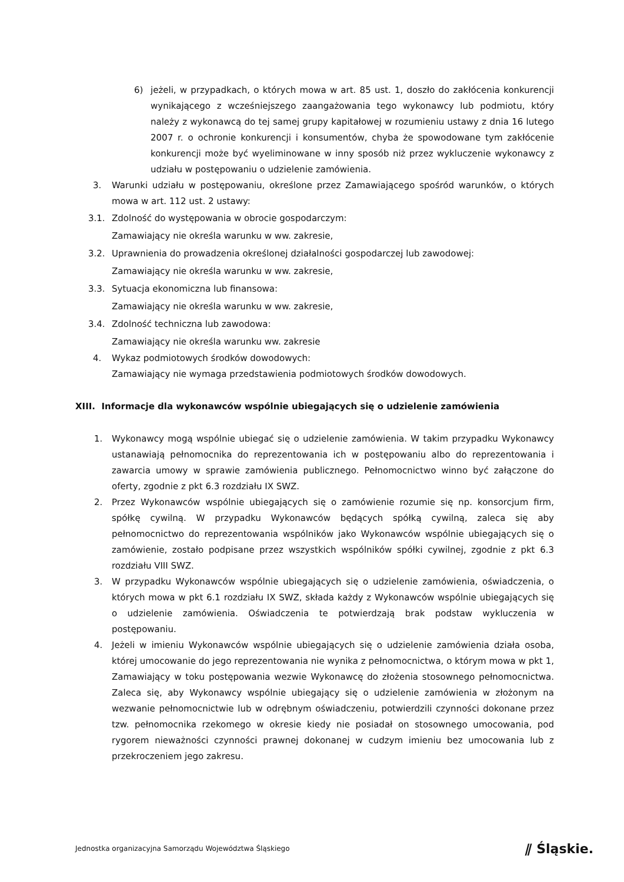6) jeżeli, w przypadkach, o których mowa w art. 85 ust. 1, doszło do zakłócenia konkurencji wynikającego z wcześniejszego zaangażowania tego wykonawcy lub podmiotu, który należy z wykonawcą do tej samej grupy kapitałowej w rozumieniu ustawy z dnia 16 lutego 2007 r. o ochronie konkurencji i konsumentów, chyba że spowodowane tym zakłócenie konkurencji może być wyeliminowane w inny sposób niż przez wykluczenie wykonawcy z udziału w postępowaniu o udzielenie zamówienia.
3. Warunki udziału w postępowaniu, określone przez Zamawiającego spośród warunków, o których mowa w art. 112 ust. 2 ustawy:
3.1. Zdolność do występowania w obrocie gospodarczym:
Zamawiający nie określa warunku w ww. zakresie,
3.2. Uprawnienia do prowadzenia określonej działalności gospodarczej lub zawodowej:
Zamawiający nie określa warunku w ww. zakresie,
3.3. Sytuacja ekonomiczna lub finansowa:
Zamawiający nie określa warunku w ww. zakresie,
3.4. Zdolność techniczna lub zawodowa:
Zamawiający nie określa warunku ww. zakresie
4. Wykaz podmiotowych środków dowodowych:
Zamawiający nie wymaga przedstawienia podmiotowych środków dowodowych.
XIII. Informacje dla wykonawców wspólnie ubiegających się o udzielenie zamówienia
1. Wykonawcy mogą wspólnie ubiegać się o udzielenie zamówienia. W takim przypadku Wykonawcy ustanawiają pełnomocnika do reprezentowania ich w postępowaniu albo do reprezentowania i zawarcia umowy w sprawie zamówienia publicznego. Pełnomocnictwo winno być załączone do oferty, zgodnie z pkt 6.3 rozdziału IX SWZ.
2. Przez Wykonawców wspólnie ubiegających się o zamówienie rozumie się np. konsorcjum firm, spółkę cywilną. W przypadku Wykonawców będących spółką cywilną, zaleca się aby pełnomocnictwo do reprezentowania wspólników jako Wykonawców wspólnie ubiegających się o zamówienie, zostało podpisane przez wszystkich wspólników spółki cywilnej, zgodnie z pkt 6.3 rozdziału VIII SWZ.
3. W przypadku Wykonawców wspólnie ubiegających się o udzielenie zamówienia, oświadczenia, o których mowa w pkt 6.1 rozdziału IX SWZ, składa każdy z Wykonawców wspólnie ubiegających się o udzielenie zamówienia. Oświadczenia te potwierdzają brak podstaw wykluczenia w postępowaniu.
4. Jeżeli w imieniu Wykonawców wspólnie ubiegających się o udzielenie zamówienia działa osoba, której umocowanie do jego reprezentowania nie wynika z pełnomocnictwa, o którym mowa w pkt 1, Zamawiający w toku postępowania wezwie Wykonawcę do złożenia stosownego pełnomocnictwa. Zaleca się, aby Wykonawcy wspólnie ubiegający się o udzielenie zamówienia w złożonym na wezwanie pełnomocnictwie lub w odrębnym oświadczeniu, potwierdzili czynności dokonane przez tzw. pełnomocnika rzekomego w okresie kiedy nie posiadał on stosownego umocowania, pod rygorem nieważności czynności prawnej dokonanej w cudzym imieniu bez umocowania lub z przekroczeniem jego zakresu.
Jednostka organizacyjna Samorządu Województwa Śląskiego ⫽ Śląskie.